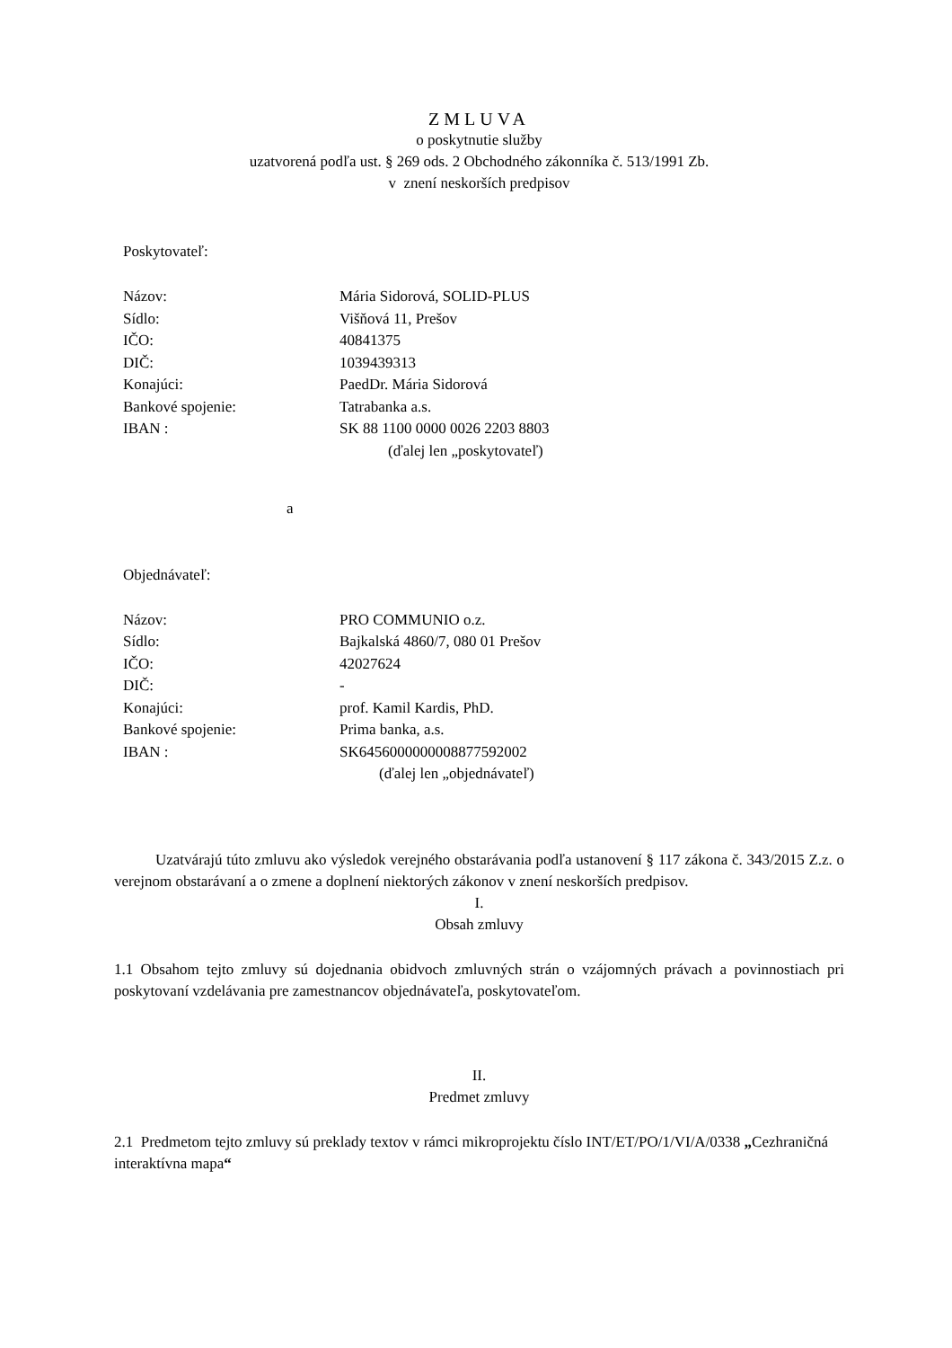ZMLUVA
o poskytnutie služby
uzatvorená podľa ust. § 269 ods. 2 Obchodného zákonníka č. 513/1991 Zb.
v znení neskorších predpisov
Poskytovateľ:
| Názov: | Mária Sidorová, SOLID-PLUS |
| Sídlo: | Višňová 11, Prešov |
| IČO: | 40841375 |
| DIČ: | 1039439313 |
| Konajúci: | PaedDr. Mária Sidorová |
| Bankové spojenie: | Tatrabanka a.s. |
| IBAN : | SK 88 1100 0000 0026 2203 8803 |
(ďalej len „poskytovateľ)
a
Objednávateľ:
| Názov: | PRO COMMUNIO o.z. |
| Sídlo: | Bajkalská 4860/7, 080 01 Prešov |
| IČO: | 42027624 |
| DIČ: | - |
| Konajúci: | prof. Kamil Kardis, PhD. |
| Bankové spojenie: | Prima banka, a.s. |
| IBAN : | SK6456000000008877592002 |
(ďalej len „objednávateľ)
Uzatvárajú túto zmluvu ako výsledok verejného obstarávania podľa ustanovení § 117 zákona č. 343/2015 Z.z. o verejnom obstarávaní a o zmene a doplnení niektorých zákonov v znení neskorších predpisov.
I.
Obsah zmluvy
1.1 Obsahom tejto zmluvy sú dojednania obidvoch zmluvných strán o vzájomných právach a povinnostiach pri poskytovaní vzdelávania pre zamestnancov objednávateľa, poskytovateľom.
II.
Predmet zmluvy
2.1 Predmetom tejto zmluvy sú preklady textov v rámci mikroprojektu číslo INT/ET/PO/1/VI/A/0338 „Cezhraničná interaktívna mapa“